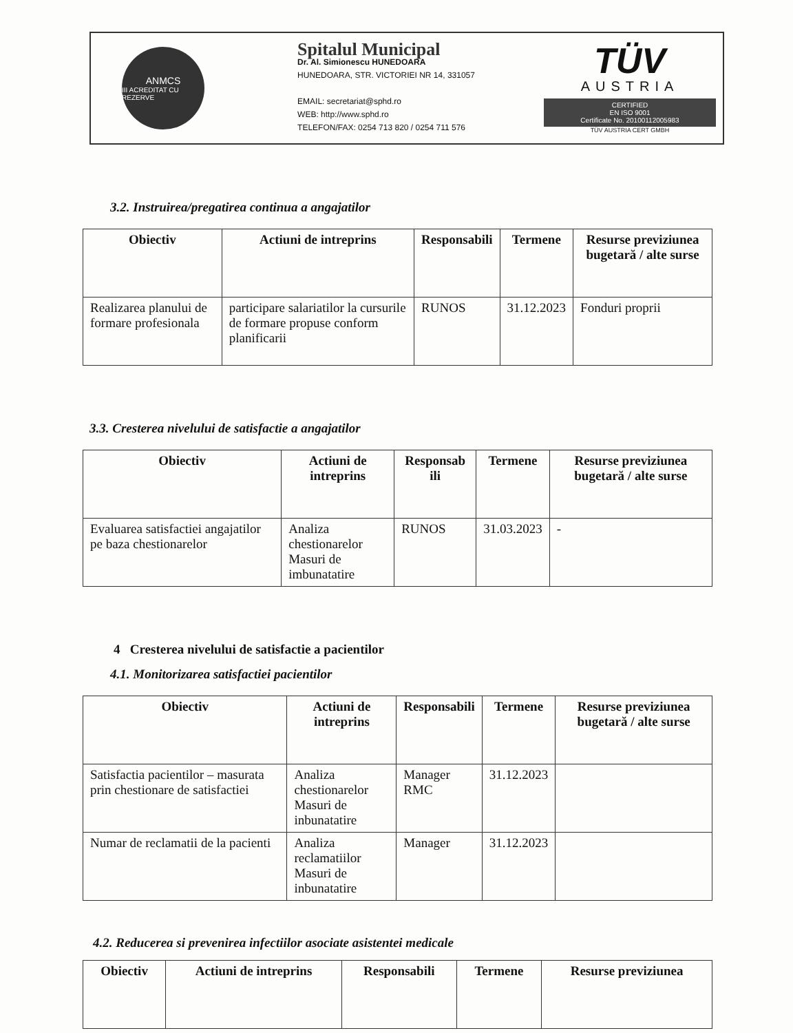ANMCS
III ACREDITAT CU REZERVE
Spitalul Municipal
Dr. Al. Simionescu HUNEDOARA
HUNEDOARA, STR. VICTORIEI NR 14, 331057
EMAIL: secretariat@sphd.ro
WEB: http://www.sphd.ro
TELEFON/FAX: 0254 713 820 / 0254 711 576
TÜV
AUSTRIA
CERTIFIED
EN ISO 9001
Certificate No. 20100112005983
TÜV AUSTRIA CERT GMBH
3.2. Instruirea/pregatirea continua a angajatilor
| Obiectiv | Actiuni de intreprins | Responsabili | Termene | Resurse previziunea bugetară / alte surse |
| --- | --- | --- | --- | --- |
| Realizarea planului de formare profesionala | participare salariatilor la cursurile de formare propuse conform planificarii | RUNOS | 31.12.2023 | Fonduri proprii |
3.3. Cresterea nivelului de satisfactie a angajatilor
| Obiectiv | Actiuni de intreprins | Responsab ili | Termene | Resurse previziunea bugetară / alte surse |
| --- | --- | --- | --- | --- |
| Evaluarea satisfactiei angajatilor pe baza chestionarelor | Analiza chestionarelor Masuri de imbunatatire | RUNOS | 31.03.2023 | - |
4 Cresterea nivelului de satisfactie a pacientilor
4.1. Monitorizarea satisfactiei pacientilor
| Obiectiv | Actiuni de intreprins | Responsabili | Termene | Resurse previziunea bugetară / alte surse |
| --- | --- | --- | --- | --- |
| Satisfactia pacientilor – masurata prin chestionare de satisfactiei | Analiza chestionarelor Masuri de inbunatatire | Manager RMC | 31.12.2023 | |
| Numar de reclamatii de la pacienti | Analiza reclamatiilor Masuri de inbunatatire | Manager | 31.12.2023 | |
4.2. Reducerea si prevenirea infectiilor asociate asistentei medicale
| Obiectiv | Actiuni de intreprins | Responsabili | Termene | Resurse previziunea |
| --- | --- | --- | --- | --- |